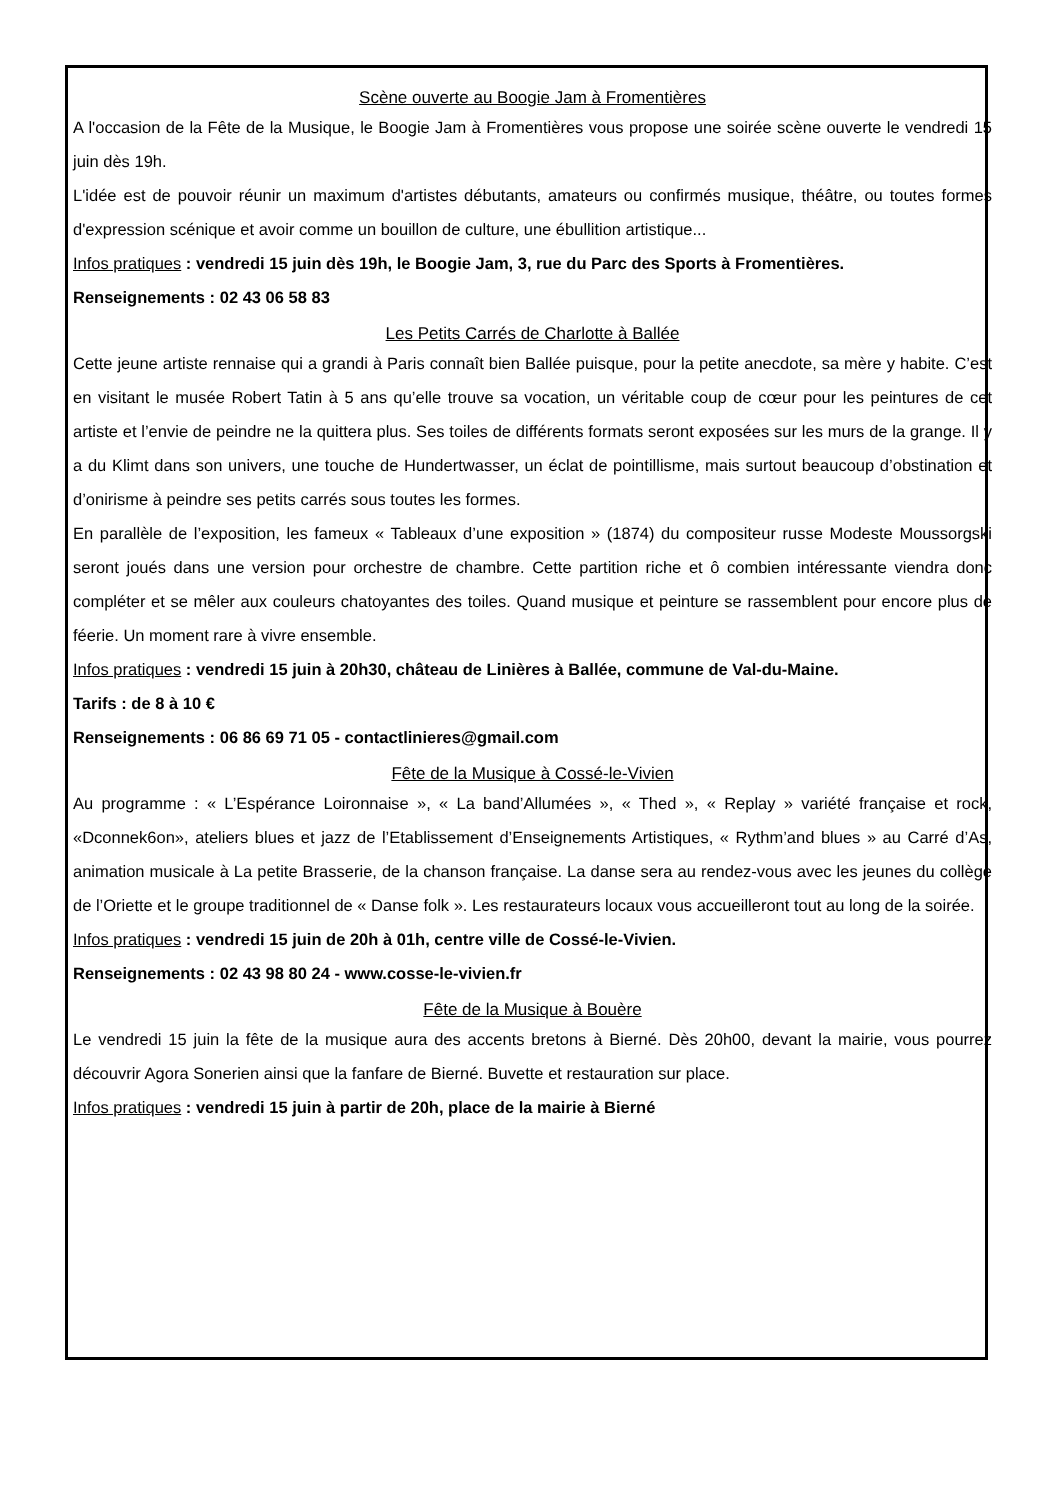Scène ouverte au Boogie Jam à Fromentières
A l'occasion de la Fête de la Musique, le Boogie Jam à Fromentières vous propose une soirée scène ouverte le vendredi 15 juin dès 19h.
L'idée est de pouvoir réunir un maximum d'artistes débutants, amateurs ou confirmés musique, théâtre, ou toutes formes d'expression scénique et avoir comme un bouillon de culture, une ébullition artistique...
Infos pratiques : vendredi 15 juin dès 19h, le Boogie Jam, 3, rue du Parc des Sports à Fromentières.
Renseignements : 02 43 06 58 83
Les Petits Carrés de Charlotte à Ballée
Cette jeune artiste rennaise qui a grandi à Paris connaît bien Ballée puisque, pour la petite anecdote, sa mère y habite. C’est en visitant le musée Robert Tatin à 5 ans qu’elle trouve sa vocation, un véritable coup de cœur pour les peintures de cet artiste et l’envie de peindre ne la quittera plus. Ses toiles de différents formats seront exposées sur les murs de la grange. Il y a du Klimt dans son univers, une touche de Hundertwasser, un éclat de pointillisme, mais surtout beaucoup d’obstination et d’onirisme à peindre ses petits carrés sous toutes les formes.
En parallèle de l’exposition, les fameux « Tableaux d’une exposition » (1874) du compositeur russe Modeste Moussorgski seront joués dans une version pour orchestre de chambre. Cette partition riche et ô combien intéressante viendra donc compléter et se mêler aux couleurs chatoyantes des toiles. Quand musique et peinture se rassemblent pour encore plus de féerie. Un moment rare à vivre ensemble.
Infos pratiques : vendredi 15 juin à 20h30, château de Linières à Ballée, commune de Val-du-Maine.
Tarifs : de 8 à 10 €
Renseignements : 06 86 69 71 05 - contactlinieres@gmail.com
Fête de la Musique à Cossé-le-Vivien
Au programme : « L’Espérance Loironnaise », « La band’Allumées », « Thed », « Replay » variété française et rock, «Dconnek6on», ateliers blues et jazz de l’Etablissement d’Enseignements Artistiques, « Rythm’and blues » au Carré d’As, animation musicale à La petite Brasserie, de la chanson française. La danse sera au rendez-vous avec les jeunes du collège de l’Oriette et le groupe traditionnel de « Danse folk ». Les restaurateurs locaux vous accueilleront tout au long de la soirée.
Infos pratiques : vendredi 15 juin de 20h à 01h, centre ville de Cossé-le-Vivien.
Renseignements : 02 43 98 80 24 - www.cosse-le-vivien.fr
Fête de la Musique à Bouère
Le vendredi 15 juin la fête de la musique aura des accents bretons à Bierné. Dès 20h00, devant la mairie, vous pourrez découvrir Agora Sonerien ainsi que la fanfare de Bierné. Buvette et restauration sur place.
Infos pratiques : vendredi 15 juin à partir de 20h, place de la mairie à Bierné